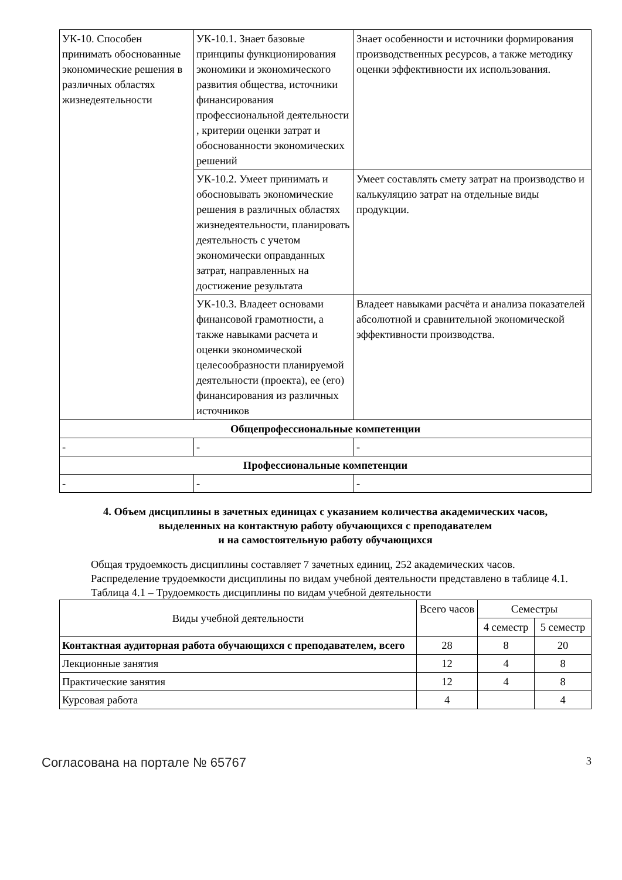| УК-10. Способен принимать обоснованные экономические решения в различных областях жизнедеятельности | УК-10.1. Знает базовые принципы функционирования экономики и экономического развития общества, источники финансирования профессиональной деятельности , критерии оценки затрат и обоснованности экономических решений | Знает особенности и источники формирования производственных ресурсов, а также методику оценки эффективности их использования. |
| | УК-10.2. Умеет принимать и обосновывать экономические решения в различных областях жизнедеятельности, планировать деятельность с учетом экономически оправданных затрат, направленных на достижение результата | Умеет составлять смету затрат на производство и калькуляцию затрат на отдельные виды продукции. |
| | УК-10.3. Владеет основами финансовой грамотности, а также навыками расчета и оценки экономической целесообразности планируемой деятельности (проекта), ее (его) финансирования из различных источников | Владеет навыками расчёта и анализа показателей абсолютной и сравнительной экономической эффективности производства. |
| Общепрофессиональные компетенции | | |
| - | - | - |
| Профессиональные компетенции | | |
| - | - | - |
4. Объем дисциплины в зачетных единицах с указанием количества академических часов,
выделенных на контактную работу обучающихся с преподавателем
и на самостоятельную работу обучающихся
Общая трудоемкость дисциплины составляет 7 зачетных единиц, 252 академических часов.
Распределение трудоемкости дисциплины по видам учебной деятельности представлено в таблице 4.1.
Таблица 4.1 – Трудоемкость дисциплины по видам учебной деятельности
| Виды учебной деятельности | Всего часов | Семестры | |
| --- | --- | --- | --- |
| | | 4 семестр | 5 семестр |
| Контактная аудиторная работа обучающихся с преподавателем, всего | 28 | 8 | 20 |
| Лекционные занятия | 12 | 4 | 8 |
| Практические занятия | 12 | 4 | 8 |
| Курсовая работа | 4 | | 4 |
Согласована на портале № 65767 3